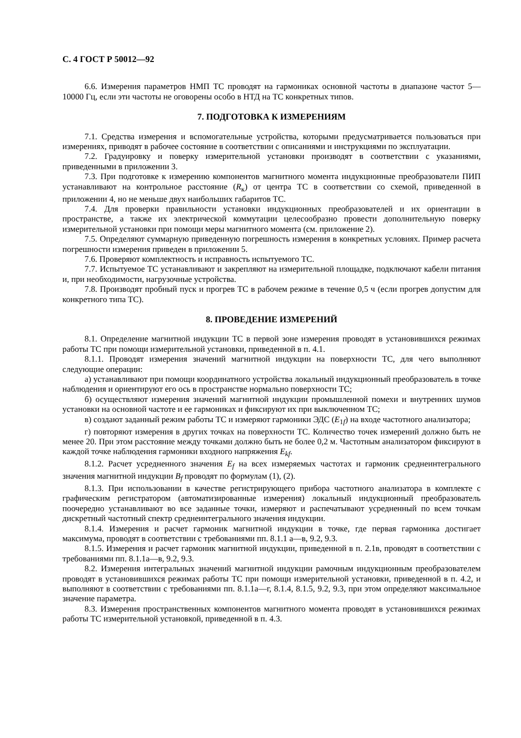С. 4 ГОСТ Р 50012—92
6.6. Измерения параметров НМП ТС проводят на гармониках основной частоты в диапазоне частот 5—10000 Гц, если эти частоты не оговорены особо в НТД на ТС конкретных типов.
7. ПОДГОТОВКА К ИЗМЕРЕНИЯМ
7.1. Средства измерения и вспомогательные устройства, которыми предусматривается пользоваться при измерениях, приводят в рабочее состояние в соответствии с описаниями и инструкциями по эксплуатации.
7.2. Градуировку и поверку измерительной установки производят в соответствии с указаниями, приведенными в приложении 3.
7.3. При подготовке к измерению компонентов магнитного момента индукционные преобразователи ПИП устанавливают на контрольное расстояние (R<sub>к</sub>) от центра ТС в соответствии со схемой, приведенной в приложении 4, но не меньше двух наибольших габаритов ТС.
7.4. Для проверки правильности установки индукционных преобразователей и их ориентации в пространстве, а также их электрической коммутации целесообразно провести дополнительную поверку измерительной установки при помощи меры магнитного момента (см. приложение 2).
7.5. Определяют суммарную приведенную погрешность измерения в конкретных условиях. Пример расчета погрешности измерения приведен в приложении 5.
7.6. Проверяют комплектность и исправность испытуемого ТС.
7.7. Испытуемое ТС устанавливают и закрепляют на измерительной площадке, подключают кабели питания и, при необходимости, нагрузочные устройства.
7.8. Производят пробный пуск и прогрев ТС в рабочем режиме в течение 0,5 ч (если прогрев допустим для конкретного типа ТС).
8. ПРОВЕДЕНИЕ ИЗМЕРЕНИЙ
8.1. Определение магнитной индукции ТС в первой зоне измерения проводят в установившихся режимах работы ТС при помощи измерительной установки, приведенной в п. 4.1.
8.1.1. Проводят измерения значений магнитной индукции на поверхности ТС, для чего выполняют следующие операции:
а) устанавливают при помощи координатного устройства локальный индукционный преобразователь в точке наблюдения и ориентируют его ось в пространстве нормально поверхности ТС;
б) осуществляют измерения значений магнитной индукции промышленной помехи и внутренних шумов установки на основной частоте и ее гармониках и фиксируют их при выключенном ТС;
в) создают заданный режим работы ТС и измеряют гармоники ЭДС (E<sub>1f</sub>) на входе частотного анализатора;
г) повторяют измерения в других точках на поверхности ТС. Количество точек измерений должно быть не менее 20. При этом расстояние между точками должно быть не более 0,2 м. Частотным анализатором фиксируют в каждой точке наблюдения гармоники входного напряжения E<sub>kf</sub>.
8.1.2. Расчет усредненного значения E<sub>f</sub> на всех измеряемых частотах и гармоник среднеинтегрального значения магнитной индукции B<sub>f</sub> проводят по формулам (1), (2).
8.1.3. При использовании в качестве регистрирующего прибора частотного анализатора в комплекте с графическим регистратором (автоматизированные измерения) локальный индукционный преобразователь поочередно устанавливают во все заданные точки, измеряют и распечатывают усредненный по всем точкам дискретный частотный спектр среднеинтегрального значения индукции.
8.1.4. Измерения и расчет гармоник магнитной индукции в точке, где первая гармоника достигает максимума, проводят в соответствии с требованиями пп. 8.1.1 а—в, 9.2, 9.3.
8.1.5. Измерения и расчет гармоник магнитной индукции, приведенной в п. 2.1в, проводят в соответствии с требованиями пп. 8.1.1а—в, 9.2, 9.3.
8.2. Измерения интегральных значений магнитной индукции рамочным индукционным преобразователем проводят в установившихся режимах работы ТС при помощи измерительной установки, приведенной в п. 4.2, и выполняют в соответствии с требованиями пп. 8.1.1а—г, 8.1.4, 8.1.5, 9.2, 9.3, при этом определяют максимальное значение параметра.
8.3. Измерения пространственных компонентов магнитного момента проводят в установившихся режимах работы ТС измерительной установкой, приведенной в п. 4.3.